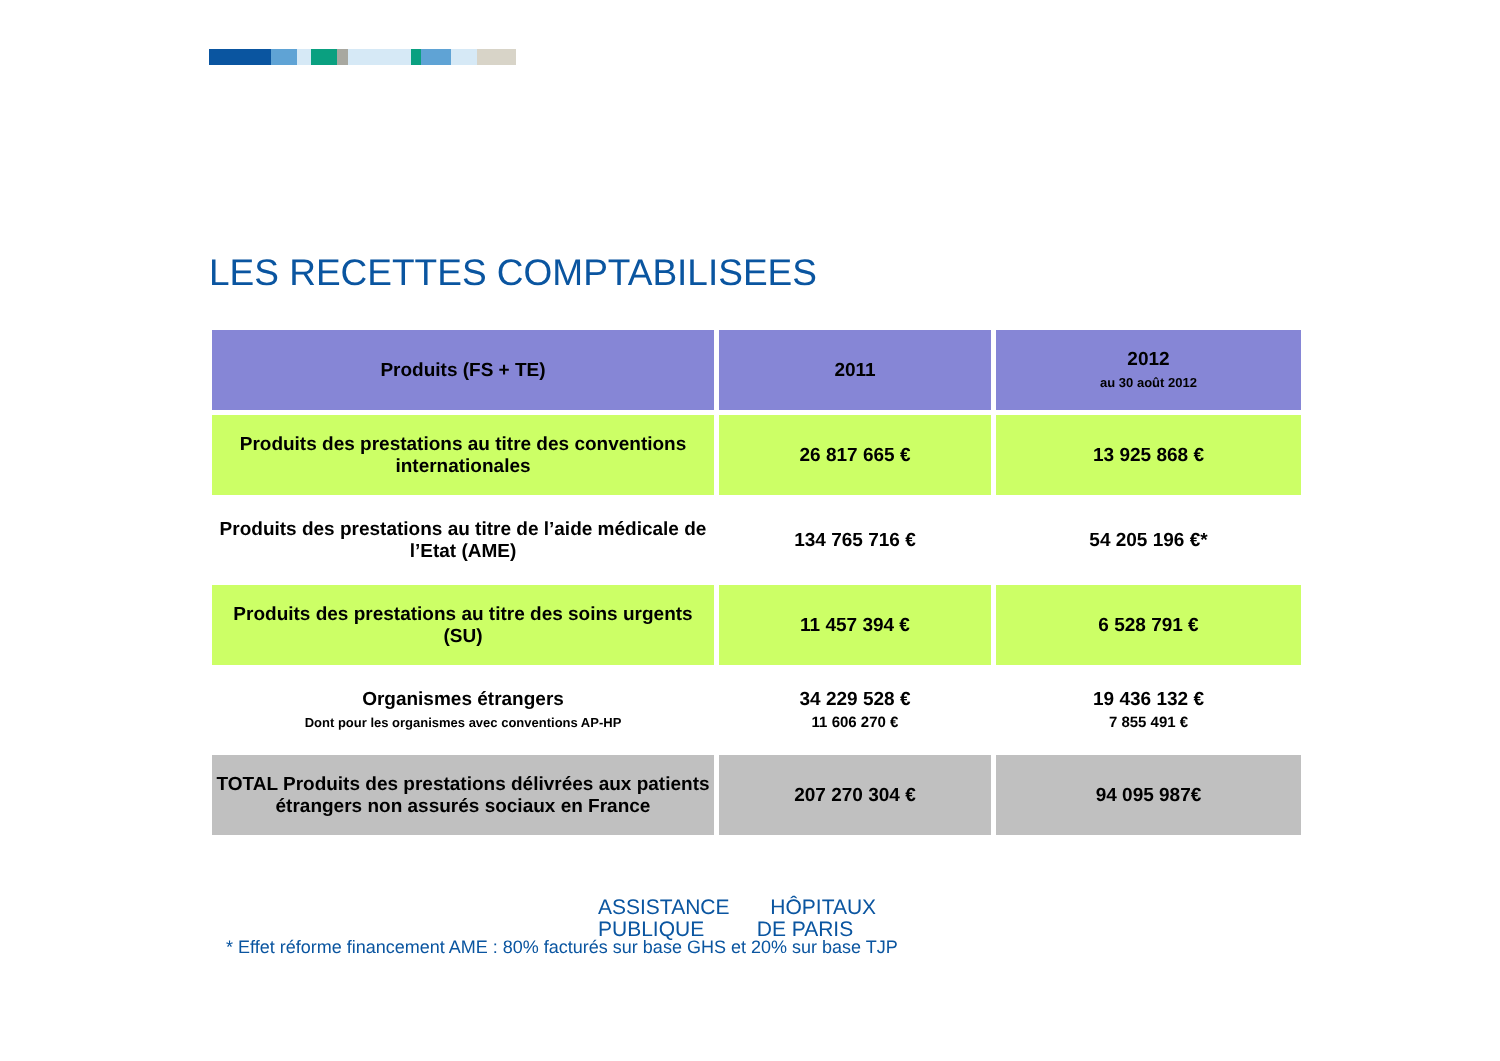LES RECETTES COMPTABILISEES
| Produits (FS + TE) | 2011 | 2012 au 30 août 2012 |
| --- | --- | --- |
| Produits des prestations au titre des conventions internationales | 26 817 665 € | 13 925 868 € |
| Produits des prestations au titre de l’aide médicale de l’Etat (AME) | 134 765 716 € | 54 205 196 €* |
| Produits des prestations au titre des soins urgents (SU) | 11 457 394 € | 6 528 791 € |
| Organismes étrangers Dont pour les organismes avec conventions AP-HP | 34 229 528 € 11 606 270 € | 19 436 132 € 7 855 491 € |
| TOTAL Produits des prestations délivrées aux patients étrangers non assurés sociaux en France | 207 270 304 € | 94 095 987€ |
ASSISTANCE HÔPITAUX
PUBLIQUE DE PARIS
* Effet réforme financement AME : 80% facturés sur base GHS et 20% sur base TJP